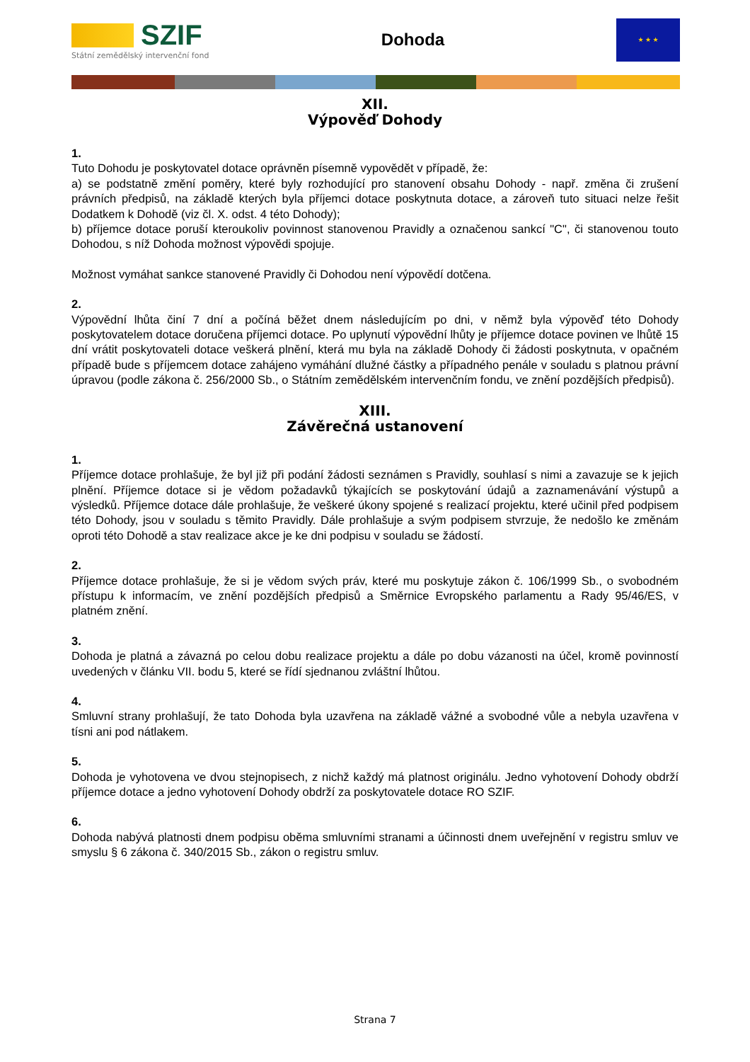SZIF
Státní zemědělský intervenční fond
Dohoda
★ ★ ★
XII.
Výpověď Dohody
1.
Tuto Dohodu je poskytovatel dotace oprávněn písemně vypovědět v případě, že:
a) se podstatně změní poměry, které byly rozhodující pro stanovení obsahu Dohody - např. změna či zrušení právních předpisů, na základě kterých byla příjemci dotace poskytnuta dotace, a zároveň tuto situaci nelze řešit Dodatkem k Dohodě (viz čl. X. odst. 4 této Dohody);
b) příjemce dotace poruší kteroukoliv povinnost stanovenou Pravidly a označenou sankcí "C", či stanovenou touto Dohodou, s níž Dohoda možnost výpovědi spojuje.
Možnost vymáhat sankce stanovené Pravidly či Dohodou není výpovědí dotčena.
2.
Výpovědní lhůta činí 7 dní a počíná běžet dnem následujícím po dni, v němž byla výpověď této Dohody poskytovatelem dotace doručena příjemci dotace. Po uplynutí výpovědní lhůty je příjemce dotace povinen ve lhůtě 15 dní vrátit poskytovateli dotace veškerá plnění, která mu byla na základě Dohody či žádosti poskytnuta, v opačném případě bude s příjemcem dotace zahájeno vymáhání dlužné částky a případného penále v souladu s platnou právní úpravou (podle zákona č. 256/2000 Sb., o Státním zemědělském intervenčním fondu, ve znění pozdějších předpisů).
XIII.
Závěrečná ustanovení
1.
Příjemce dotace prohlašuje, že byl již při podání žádosti seznámen s Pravidly, souhlasí s nimi a zavazuje se k jejich plnění. Příjemce dotace si je vědom požadavků týkajících se poskytování údajů a zaznamenávání výstupů a výsledků. Příjemce dotace dále prohlašuje, že veškeré úkony spojené s realizací projektu, které učinil před podpisem této Dohody, jsou v souladu s těmito Pravidly. Dále prohlašuje a svým podpisem stvrzuje, že nedošlo ke změnám oproti této Dohodě a stav realizace akce je ke dni podpisu v souladu se žádostí.
2.
Příjemce dotace prohlašuje, že si je vědom svých práv, které mu poskytuje zákon č. 106/1999 Sb., o svobodném přístupu k informacím, ve znění pozdějších předpisů a Směrnice Evropského parlamentu a Rady 95/46/ES, v platném znění.
3.
Dohoda je platná a závazná po celou dobu realizace projektu a dále po dobu vázanosti na účel, kromě povinností uvedených v článku VII. bodu 5, které se řídí sjednanou zvláštní lhůtou.
4.
Smluvní strany prohlašují, že tato Dohoda byla uzavřena na základě vážné a svobodné vůle a nebyla uzavřena v tísni ani pod nátlakem.
5.
Dohoda je vyhotovena ve dvou stejnopisech, z nichž každý má platnost originálu. Jedno vyhotovení Dohody obdrží příjemce dotace a jedno vyhotovení Dohody obdrží za poskytovatele dotace RO SZIF.
6.
Dohoda nabývá platnosti dnem podpisu oběma smluvními stranami a účinnosti dnem uveřejnění v registru smluv ve smyslu § 6 zákona č. 340/2015 Sb., zákon o registru smluv.
Strana 7